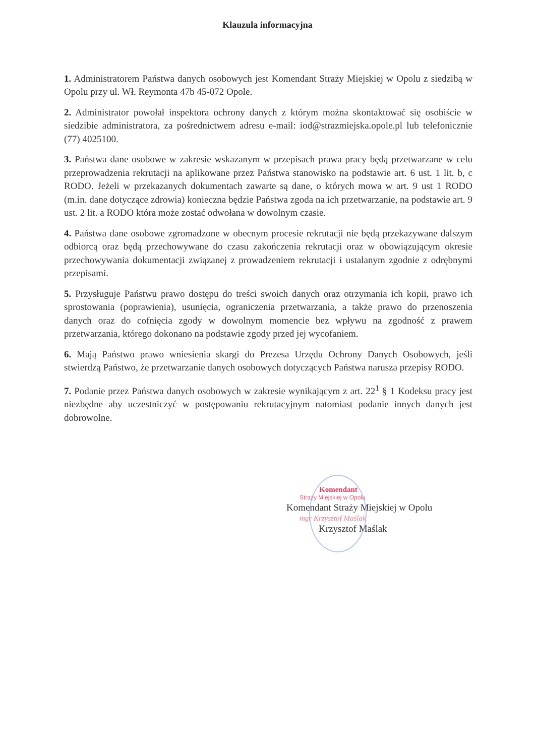Klauzula informacyjna
1. Administratorem Państwa danych osobowych jest Komendant Straży Miejskiej w Opolu z siedzibą w Opolu przy ul. Wł. Reymonta 47b 45-072 Opole.
2. Administrator powołał inspektora ochrony danych z którym można skontaktować się osobiście w siedzibie administratora, za pośrednictwem adresu e-mail: iod@strazmiejska.opole.pl lub telefonicznie (77) 4025100.
3. Państwa dane osobowe w zakresie wskazanym w przepisach prawa pracy będą przetwarzane w celu przeprowadzenia rekrutacji na aplikowane przez Państwa stanowisko na podstawie art. 6 ust. 1 lit. b, c RODO. Jeżeli w przekazanych dokumentach zawarte są dane, o których mowa w art. 9 ust 1 RODO (m.in. dane dotyczące zdrowia) konieczna będzie Państwa zgoda na ich przetwarzanie, na podstawie art. 9 ust. 2 lit. a RODO która może zostać odwołana w dowolnym czasie.
4. Państwa dane osobowe zgromadzone w obecnym procesie rekrutacji nie będą przekazywane dalszym odbiorcą oraz będą przechowywane do czasu zakończenia rekrutacji oraz w obowiązującym okresie przechowywania dokumentacji związanej z prowadzeniem rekrutacji i ustalanym zgodnie z odrębnymi przepisami.
5. Przysługuje Państwu prawo dostępu do treści swoich danych oraz otrzymania ich kopii, prawo ich sprostowania (poprawienia), usunięcia, ograniczenia przetwarzania, a także prawo do przenoszenia danych oraz do cofnięcia zgody w dowolnym momencie bez wpływu na zgodność z prawem przetwarzania, którego dokonano na podstawie zgody przed jej wycofaniem.
6. Mają Państwo prawo wniesienia skargi do Prezesa Urzędu Ochrony Danych Osobowych, jeśli stwierdzą Państwo, że przetwarzanie danych osobowych dotyczących Państwa narusza przepisy RODO.
7. Podanie przez Państwa danych osobowych w zakresie wynikającym z art. 22<sup>1</sup> § 1 Kodeksu pracy jest niezbędne aby uczestniczyć w postępowaniu rekrutacyjnym natomiast podanie innych danych jest dobrowolne.
Komendant
Straży Miejskiej w Opolu
Komendant Straży Miejskiej w Opolu
mgr Krzysztof Maślak
Krzysztof Maślak